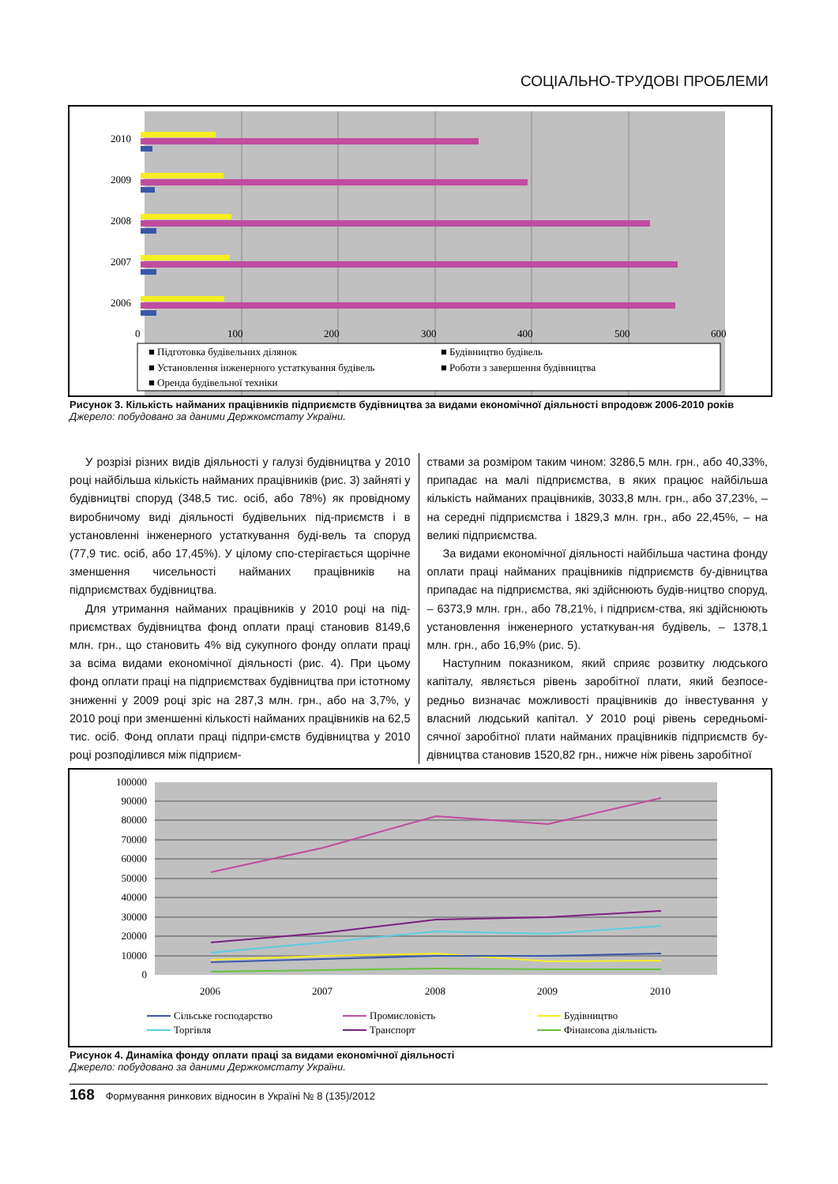СОЦІАЛЬНО-ТРУДОВІ ПРОБЛЕМИ
2010
2009
2008
2007
2006
0
100
200
300
400
500
600
■ Підготовка будівельних ділянок
■ Будівництво будівель
■ Установлення інженерного устаткування будівель
■ Роботи з завершення будівництва
■ Оренда будівельної техніки
Рисунок 3. Кількість найманих працівників підприємств будівництва за видами економічної діяльності впродовж 2006-2010 років
Джерело: побудовано за даними Держкомстату України.
У розрізі різних видів діяльності у галузі будівництва у 2010 році найбільша кількість найманих працівників (рис. 3) зайняті у будівництві споруд (348,5 тис. осіб, або 78%) як провідному виробничому виді діяльності будівельних під-приємств і в установленні інженерного устаткування буді-вель та споруд (77,9 тис. осіб, або 17,45%). У цілому спо-стерігається щорічне зменшення чисельності найманих працівників на підприємствах будівництва.
Для утримання найманих працівників у 2010 році на під-приємствах будівництва фонд оплати праці становив 8149,6 млн. грн., що становить 4% від сукупного фонду оплати праці за всіма видами економічної діяльності (рис. 4). При цьому фонд оплати праці на підприємствах будівництва при істотному зниженні у 2009 році зріс на 287,3 млн. грн., або на 3,7%, у 2010 році при зменшенні кількості найманих працівників на 62,5 тис. осіб. Фонд оплати праці підпри-ємств будівництва у 2010 році розподілився між підприєм-
ствами за розміром таким чином: 3286,5 млн. грн., або 40,33%, припадає на малі підприємства, в яких працює найбільша кількість найманих працівників, 3033,8 млн. грн., або 37,23%, – на середні підприємства і 1829,3 млн. грн., або 22,45%, – на великі підприємства.
За видами економічної діяльності найбільша частина фонду оплати праці найманих працівників підприємств бу-дівництва припадає на підприємства, які здійснюють будів-ництво споруд, – 6373,9 млн. грн., або 78,21%, і підприєм-ства, які здійснюють установлення інженерного устаткуван-ня будівель, – 1378,1 млн. грн., або 16,9% (рис. 5).
Наступним показником, який сприяє розвитку людського капіталу, являється рівень заробітної плати, який безпосе-редньо визначає можливості працівників до інвестування у власний людський капітал. У 2010 році рівень середньомі-сячної заробітної плати найманих працівників підприємств бу-дівництва становив 1520,82 грн., нижче ніж рівень заробітної
100000
90000
80000
70000
60000
50000
40000
30000
20000
10000
0
2006
2007
2008
2009
2010
Сільське господарство
Промисловість
Будівництво
Торгівля
Транспорт
Фінансова діяльність
Рисунок 4. Динаміка фонду оплати праці за видами економічної діяльності
Джерело: побудовано за даними Держкомстату України.
168 Формування ринкових відносин в Україні № 8 (135)/2012